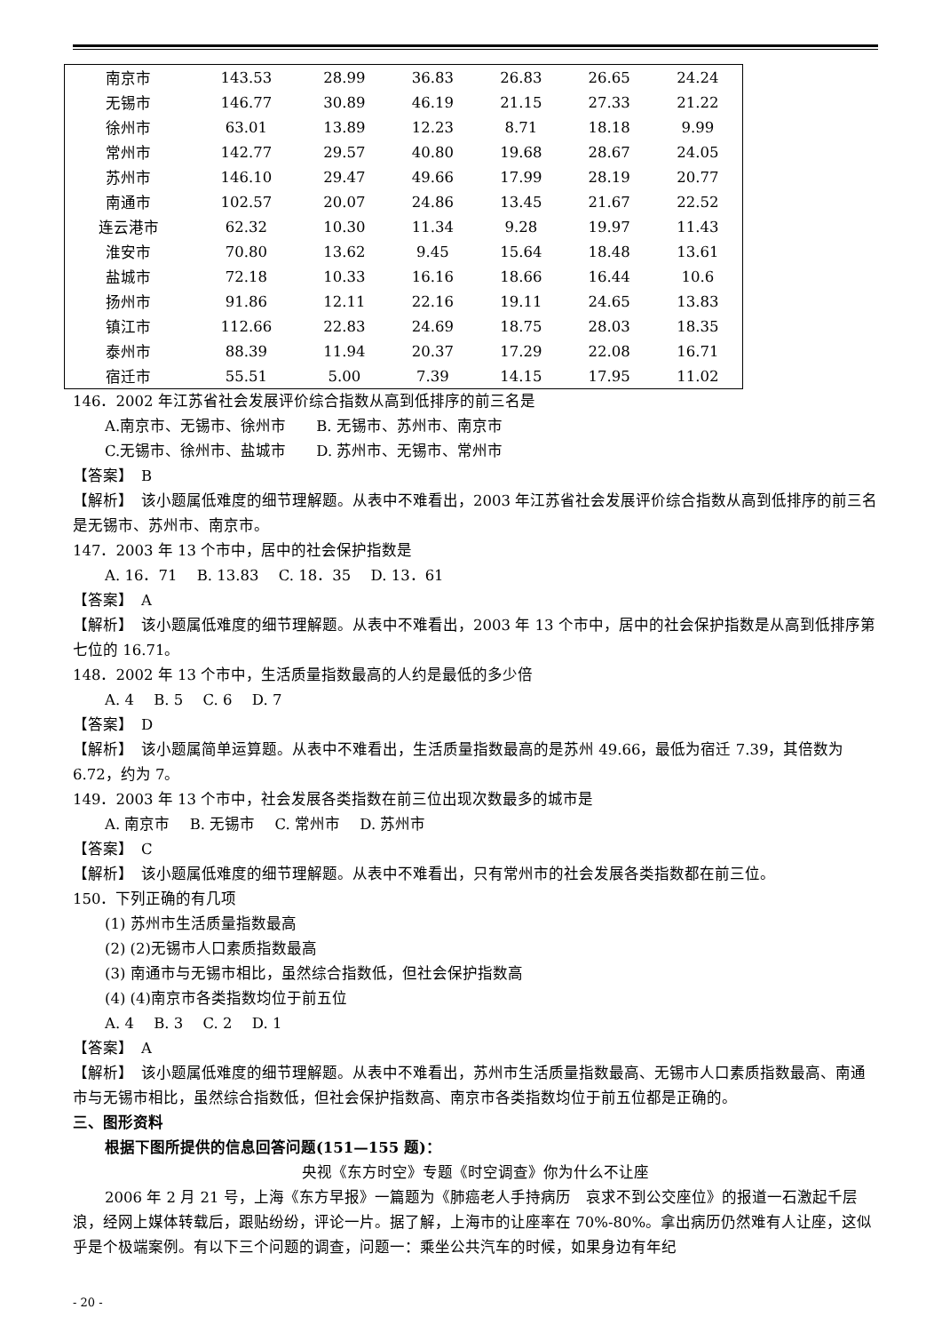| 南京市 | 143.53 | 28.99 | 36.83 | 26.83 | 26.65 | 24.24 |
| 无锡市 | 146.77 | 30.89 | 46.19 | 21.15 | 27.33 | 21.22 |
| 徐州市 | 63.01 | 13.89 | 12.23 | 8.71 | 18.18 | 9.99 |
| 常州市 | 142.77 | 29.57 | 40.80 | 19.68 | 28.67 | 24.05 |
| 苏州市 | 146.10 | 29.47 | 49.66 | 17.99 | 28.19 | 20.77 |
| 南通市 | 102.57 | 20.07 | 24.86 | 13.45 | 21.67 | 22.52 |
| 连云港市 | 62.32 | 10.30 | 11.34 | 9.28 | 19.97 | 11.43 |
| 淮安市 | 70.80 | 13.62 | 9.45 | 15.64 | 18.48 | 13.61 |
| 盐城市 | 72.18 | 10.33 | 16.16 | 18.66 | 16.44 | 10.6 |
| 扬州市 | 91.86 | 12.11 | 22.16 | 19.11 | 24.65 | 13.83 |
| 镇江市 | 112.66 | 22.83 | 24.69 | 18.75 | 28.03 | 18.35 |
| 泰州市 | 88.39 | 11.94 | 20.37 | 17.29 | 22.08 | 16.71 |
| 宿迁市 | 55.51 | 5.00 | 7.39 | 14.15 | 17.95 | 11.02 |
146．2002 年江苏省社会发展评价综合指数从高到低排序的前三名是
A.南京市、无锡市、徐州市　　B. 无锡市、苏州市、南京市
C.无锡市、徐州市、盐城市　　D. 苏州市、无锡市、常州市
【答案】　B
【解析】　该小题属低难度的细节理解题。从表中不难看出，2003 年江苏省社会发展评价综合指数从高到低排序的前三名是无锡市、苏州市、南京市。
147．2003 年 13 个市中，居中的社会保护指数是
A. 16．71　 B. 13.83　 C. 18．35　 D. 13．61
【答案】　A
【解析】　该小题属低难度的细节理解题。从表中不难看出，2003 年 13 个市中，居中的社会保护指数是从高到低排序第七位的 16.71。
148．2002 年 13 个市中，生活质量指数最高的人约是最低的多少倍
A. 4　 B. 5　 C. 6　 D. 7
【答案】　D
【解析】　该小题属简单运算题。从表中不难看出，生活质量指数最高的是苏州 49.66，最低为宿迁 7.39，其倍数为 6.72，约为 7。
149．2003 年 13 个市中，社会发展各类指数在前三位出现次数最多的城市是
A. 南京市　 B. 无锡市　 C. 常州市　 D. 苏州市
【答案】　C
【解析】　该小题属低难度的细节理解题。从表中不难看出，只有常州市的社会发展各类指数都在前三位。
150．下列正确的有几项
(1) 苏州市生活质量指数最高
(2) (2)无锡市人口素质指数最高
(3) 南通市与无锡市相比，虽然综合指数低，但社会保护指数高
(4) (4)南京市各类指数均位于前五位
A. 4　 B. 3　 C. 2　 D. 1
【答案】　A
【解析】　该小题属低难度的细节理解题。从表中不难看出，苏州市生活质量指数最高、无锡市人口素质指数最高、南通市与无锡市相比，虽然综合指数低，但社会保护指数高、南京市各类指数均位于前五位都是正确的。
三、图形资料
根据下图所提供的信息回答问题(151—155 题)：
央视《东方时空》专题《时空调查》你为什么不让座
2006 年 2 月 21 号，上海《东方早报》一篇题为《肺癌老人手持病历　哀求不到公交座位》的报道一石激起千层浪，经网上媒体转载后，跟贴纷纷，评论一片。据了解，上海市的让座率在 70%-80%。拿出病历仍然难有人让座，这似乎是个极端案例。有以下三个问题的调查，问题一：乘坐公共汽车的时候，如果身边有年纪
- 20 -